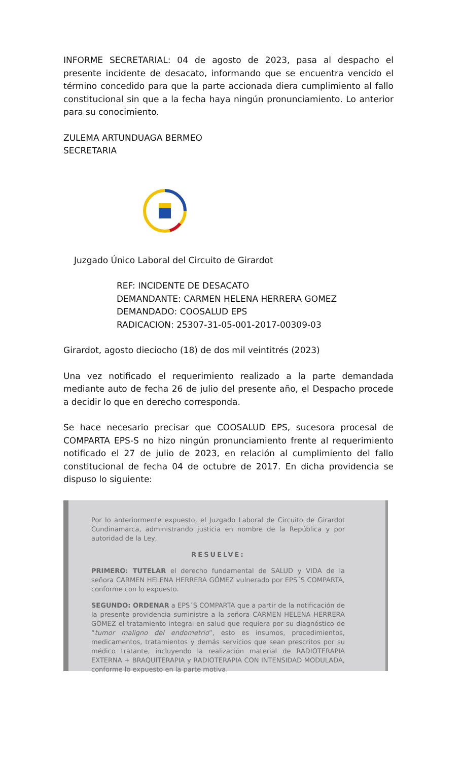INFORME SECRETARIAL: 04 de agosto de 2023, pasa al despacho el presente incidente de desacato, informando que se encuentra vencido el término concedido para que la parte accionada diera cumplimiento al fallo constitucional sin que a la fecha haya ningún pronunciamiento. Lo anterior para su conocimiento.
ZULEMA ARTUNDUAGA BERMEO
SECRETARIA
Juzgado Único Laboral del Circuito de Girardot
REF: INCIDENTE DE DESACATO
DEMANDANTE: CARMEN HELENA HERRERA GOMEZ
DEMANDADO: COOSALUD EPS
RADICACION: 25307-31-05-001-2017-00309-03
Girardot, agosto dieciocho (18) de dos mil veintitrés (2023)
Una vez notificado el requerimiento realizado a la parte demandada mediante auto de fecha 26 de julio del presente año, el Despacho procede a decidir lo que en derecho corresponda.
Se hace necesario precisar que COOSALUD EPS, sucesora procesal de COMPARTA EPS-S no hizo ningún pronunciamiento frente al requerimiento notificado el 27 de julio de 2023, en relación al cumplimiento del fallo constitucional de fecha 04 de octubre de 2017. En dicha providencia se dispuso lo siguiente:
Por lo anteriormente expuesto, el Juzgado Laboral de Circuito de Girardot Cundinamarca, administrando justicia en nombre de la República y por autoridad de la Ley,
RESUELVE:
PRIMERO: TUTELAR el derecho fundamental de SALUD y VIDA de la señora CARMEN HELENA HERRERA GÓMEZ vulnerado por EPS´S COMPARTA, conforme con lo expuesto.
SEGUNDO: ORDENAR a EPS´S COMPARTA que a partir de la notificación de la presente providencia suministre a la señora CARMEN HELENA HERRERA GÓMEZ el tratamiento integral en salud que requiera por su diagnóstico de “tumor maligno del endometrio”, esto es insumos, procedimientos, medicamentos, tratamientos y demás servicios que sean prescritos por su médico tratante, incluyendo la realización material de RADIOTERAPIA EXTERNA + BRAQUITERAPIA y RADIOTERAPIA CON INTENSIDAD MODULADA, conforme lo expuesto en la parte motiva.